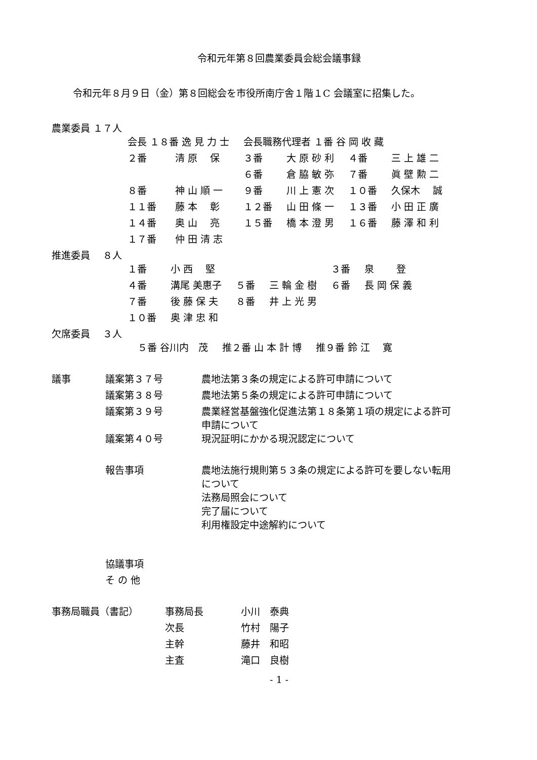令和元年第８回農業委員会総会議事録
令和元年８月９日（金）第８回総会を市役所南庁舎１階１C 会議室に招集した。
農業委員 １７人
| 会長 １８番 逸 見 力 士 | | 会長職務代理者 １番 谷 岡 收 藏 | | | |
| ２番 | 清 原 保 | ３番 | 大 原 砂 利 | ４番 | 三 上 雄 二 |
| | | ６番 | 倉 脇 敏 弥 | ７番 | 眞 壁 勲 二 |
| ８番 | 神 山 順 一 | ９番 | 川 上 憲 次 | １０番 | 久保木 誠 |
| １１番 | 藤 本 彰 | １２番 | 山 田 條 一 | １３番 | 小 田 正 廣 |
| １４番 | 奥 山 亮 | １５番 | 橋 本 澄 男 | １６番 | 藤 澤 和 利 |
| １７番 | 仲 田 清 志 | | | | |
推進委員　 ８人
| １番 | 小 西 堅 | | | ３番 | 泉 登 |
| ４番 | 溝尾 美惠子 | ５番 | 三 輪 金 樹 | ６番 | 長 岡 保 義 |
| ７番 | 後 藤 保 夫 | ８番 | 井 上 光 男 | | |
| １０番 | 奥 津 忠 和 | | | | |
欠席委員　 ３人
| ５番 谷川内 茂 | 推２番 山 本 計 博 | 推９番 鈴 江 寛 |
| 議事 | 議案第３７号 | 農地法第３条の規定による許可申請について |
| | 議案第３８号 | 農地法第５条の規定による許可申請について |
| | 議案第３９号 | 農業経営基盤強化促進法第１８条第１項の規定による許可 申請について |
| | 議案第４０号 | 現況証明にかかる現況認定について |
| | 報告事項 | 農地法施行規則第５３条の規定による許可を要しない転用 について 法務局照会について 完了届について 利用権設定中途解約について |
| | 協議事項 | |
| | そ の 他 | |
| 事務局職員（書記） | 事務局長 | 小川 泰典 |
| | 次長 | 竹村 陽子 |
| | 主幹 | 藤井 和昭 |
| | 主査 | 滝口 良樹 |
- 1 -